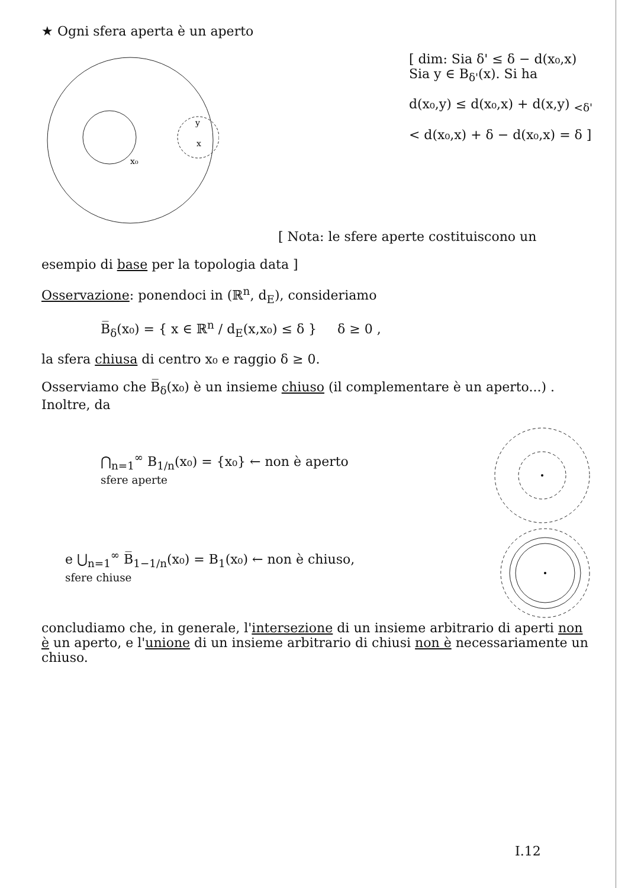★ Ogni sfera aperta è un aperto
x₀
x
y
[ dim: Sia δ' ≤ δ − d(x₀,x)
Sia y ∈ B<sub>δ'</sub>(x). Si ha
d(x₀,y) ≤ d(x₀,x) + d(x,y) <sub><δ'</sub>
< d(x₀,x) + δ − d(x₀,x) = δ ]
[ Nota: le sfere aperte costituiscono un
esempio di base per la topologia data ]
Osservazione: ponendoci in (ℝ<sup>n</sup>, d<sub>E</sub>), consideriamo
B̅<sub>δ</sub>(x₀) = { x ∈ ℝ<sup>n</sup> / d<sub>E</sub>(x,x₀) ≤ δ } δ ≥ 0 ,
la sfera chiusa di centro x₀ e raggio δ ≥ 0.
Osserviamo che B̅<sub>δ</sub>(x₀) è un insieme chiuso (il complementare è un aperto...) . Inoltre, da
⋂<sub>n=1</sub><sup>∞</sup> B<sub>1/n</sub>(x₀) = {x₀} ← non è aperto
sfere aperte
e ⋃<sub>n=1</sub><sup>∞</sup> B̅<sub>1−1/n</sub>(x₀) = B<sub>1</sub>(x₀) ← non è chiuso,
sfere chiuse
concludiamo che, in generale, l'intersezione di un insieme arbitrario di aperti non è un aperto, e l'unione di un insieme arbitrario di chiusi non è necessariamente un chiuso.
I.12